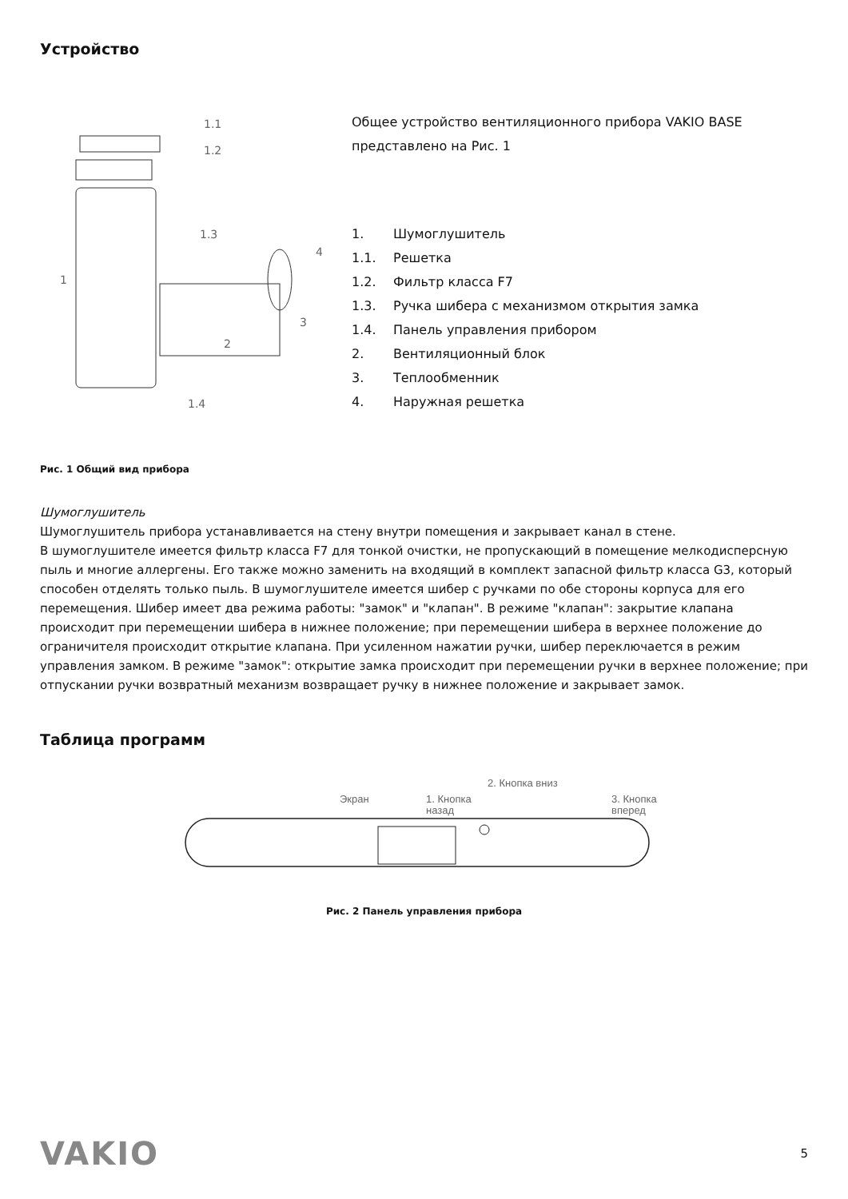Устройство
1.1
1.2
1.3
4
1
3
2
1.4
Общее устройство вентиляционного прибора VAKIO BASE представлено на Рис. 1
1. Шумоглушитель
1.1. Решетка
1.2. Фильтр класса F7
1.3. Ручка шибера с механизмом открытия замка
1.4. Панель управления прибором
2. Вентиляционный блок
3. Теплообменник
4. Наружная решетка
Рис. 1 Общий вид прибора
Шумоглушитель
Шумоглушитель прибора устанавливается на стену внутри помещения и закрывает канал в стене.
В шумоглушителе имеется фильтр класса F7 для тонкой очистки, не пропускающий в помещение мелкодисперсную пыль и многие аллергены. Его также можно заменить на входящий в комплект запасной фильтр класса G3, который способен отделять только пыль. В шумоглушителе имеется шибер с ручками по обе стороны корпуса для его перемещения. Шибер имеет два режима работы: "замок" и "клапан". В режиме "клапан": закрытие клапана происходит при перемещении шибера в нижнее положение; при перемещении шибера в верхнее положение до ограничителя происходит открытие клапана. При усиленном нажатии ручки, шибер переключается в режим управления замком. В режиме "замок": открытие замка происходит при перемещении ручки в верхнее положение; при отпускании ручки возвратный механизм возвращает ручку в нижнее положение и закрывает замок.
Таблица программ
Экран
1. Кнопка
назад
2. Кнопка вниз
3. Кнопка
вперед
Рис. 2 Панель управления прибора
VAKIO 5